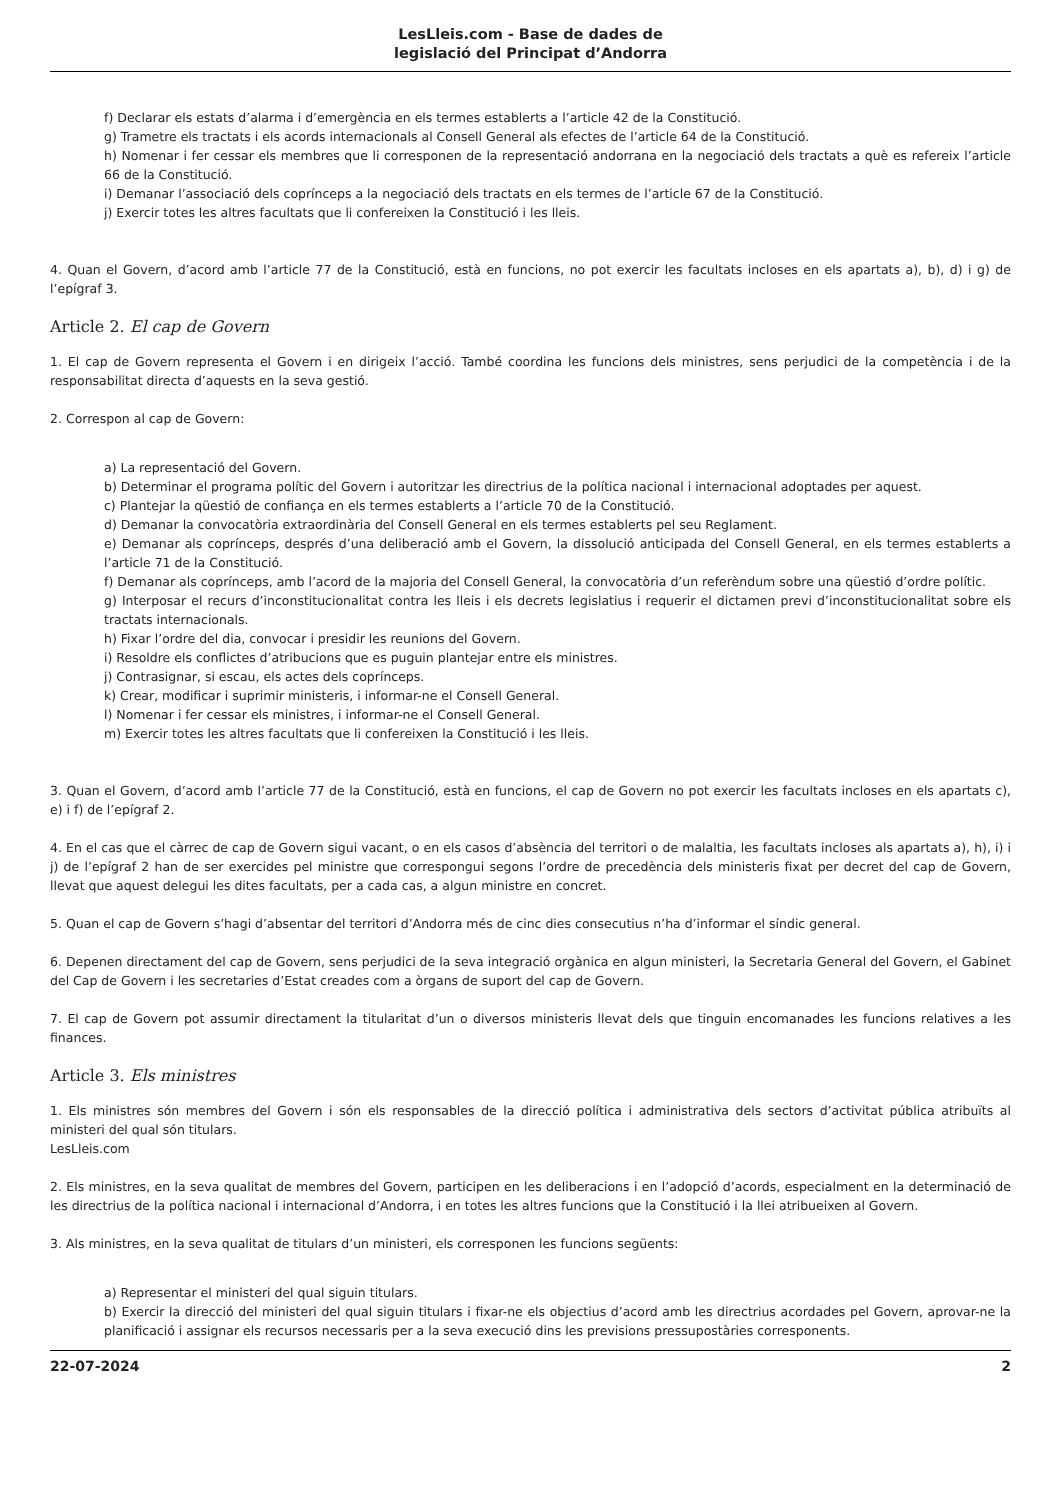LesLleis.com - Base de dades de
legislació del Principat d’Andorra
f) Declarar els estats d’alarma i d’emergència en els termes establerts a l’article 42 de la Constitució.
g) Trametre els tractats i els acords internacionals al Consell General als efectes de l’article 64 de la Constitució.
h) Nomenar i fer cessar els membres que li corresponen de la representació andorrana en la negociació dels tractats a què es refereix l’article 66 de la Constitució.
i) Demanar l’associació dels coprínceps a la negociació dels tractats en els termes de l’article 67 de la Constitució.
j) Exercir totes les altres facultats que li confereixen la Constitució i les lleis.
4. Quan el Govern, d’acord amb l’article 77 de la Constitució, està en funcions, no pot exercir les facultats incloses en els apartats a), b), d) i g) de l’epígraf 3.
Article 2. El cap de Govern
1. El cap de Govern representa el Govern i en dirigeix l’acció. També coordina les funcions dels ministres, sens perjudici de la competència i de la responsabilitat directa d’aquests en la seva gestió.
2. Correspon al cap de Govern:
a) La representació del Govern.
b) Determinar el programa polític del Govern i autoritzar les directrius de la política nacional i internacional adoptades per aquest.
c) Plantejar la qüestió de confiança en els termes establerts a l’article 70 de la Constitució.
d) Demanar la convocatòria extraordinària del Consell General en els termes establerts pel seu Reglament.
e) Demanar als coprínceps, després d’una deliberació amb el Govern, la dissolució anticipada del Consell General, en els termes establerts a l’article 71 de la Constitució.
f) Demanar als coprínceps, amb l’acord de la majoria del Consell General, la convocatòria d’un referèndum sobre una qüestió d’ordre polític.
g) Interposar el recurs d’inconstitucionalitat contra les lleis i els decrets legislatius i requerir el dictamen previ d’inconstitucionalitat sobre els tractats internacionals.
h) Fixar l’ordre del dia, convocar i presidir les reunions del Govern.
i) Resoldre els conflictes d’atribucions que es puguin plantejar entre els ministres.
j) Contrasignar, si escau, els actes dels coprínceps.
k) Crear, modificar i suprimir ministeris, i informar-ne el Consell General.
l) Nomenar i fer cessar els ministres, i informar-ne el Consell General.
m) Exercir totes les altres facultats que li confereixen la Constitució i les lleis.
3. Quan el Govern, d’acord amb l’article 77 de la Constitució, està en funcions, el cap de Govern no pot exercir les facultats incloses en els apartats c), e) i f) de l’epígraf 2.
4. En el cas que el càrrec de cap de Govern sigui vacant, o en els casos d’absència del territori o de malaltia, les facultats incloses als apartats a), h), i) i j) de l’epígraf 2 han de ser exercides pel ministre que correspongui segons l’ordre de precedència dels ministeris fixat per decret del cap de Govern, llevat que aquest delegui les dites facultats, per a cada cas, a algun ministre en concret.
5. Quan el cap de Govern s’hagi d’absentar del territori d’Andorra més de cinc dies consecutius n’ha d’informar el síndic general.
6. Depenen directament del cap de Govern, sens perjudici de la seva integració orgànica en algun ministeri, la Secretaria General del Govern, el Gabinet del Cap de Govern i les secretaries d’Estat creades com a òrgans de suport del cap de Govern.
7. El cap de Govern pot assumir directament la titularitat d’un o diversos ministeris llevat dels que tinguin encomanades les funcions relatives a les finances.
Article 3. Els ministres
1. Els ministres són membres del Govern i són els responsables de la direcció política i administrativa dels sectors d’activitat pública atribuïts al ministeri del qual són titulars.
LesLleis.com
2. Els ministres, en la seva qualitat de membres del Govern, participen en les deliberacions i en l’adopció d’acords, especialment en la determinació de les directrius de la política nacional i internacional d’Andorra, i en totes les altres funcions que la Constitució i la llei atribueixen al Govern.
3. Als ministres, en la seva qualitat de titulars d’un ministeri, els corresponen les funcions següents:
a) Representar el ministeri del qual siguin titulars.
b) Exercir la direcció del ministeri del qual siguin titulars i fixar-ne els objectius d’acord amb les directrius acordades pel Govern, aprovar-ne la planificació i assignar els recursos necessaris per a la seva execució dins les previsions pressupostàries corresponents.
22-07-2024 2